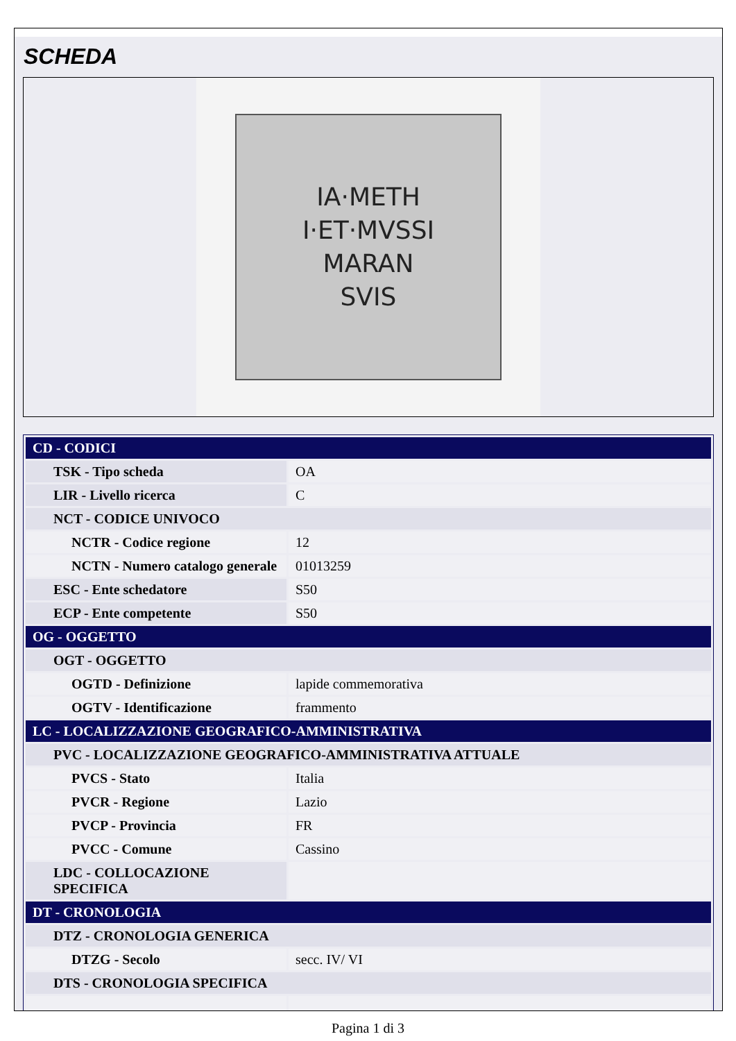SCHEDA
IA·METH
I·ET·MVSSI
MARAN
SVIS
| CD - CODICI | |
| TSK - Tipo scheda | OA |
| LIR - Livello ricerca | C |
| NCT - CODICE UNIVOCO | |
| NCTR - Codice regione | 12 |
| NCTN - Numero catalogo generale | 01013259 |
| ESC - Ente schedatore | S50 |
| ECP - Ente competente | S50 |
| OG - OGGETTO | |
| OGT - OGGETTO | |
| OGTD - Definizione | lapide commemorativa |
| OGTV - Identificazione | frammento |
| LC - LOCALIZZAZIONE GEOGRAFICO-AMMINISTRATIVA | |
| PVC - LOCALIZZAZIONE GEOGRAFICO-AMMINISTRATIVA ATTUALE | |
| PVCS - Stato | Italia |
| PVCR - Regione | Lazio |
| PVCP - Provincia | FR |
| PVCC - Comune | Cassino |
| LDC - COLLOCAZIONE SPECIFICA | |
| DT - CRONOLOGIA | |
| DTZ - CRONOLOGIA GENERICA | |
| DTZG - Secolo | secc. IV/ VI |
| DTS - CRONOLOGIA SPECIFICA | |
Pagina 1 di 3